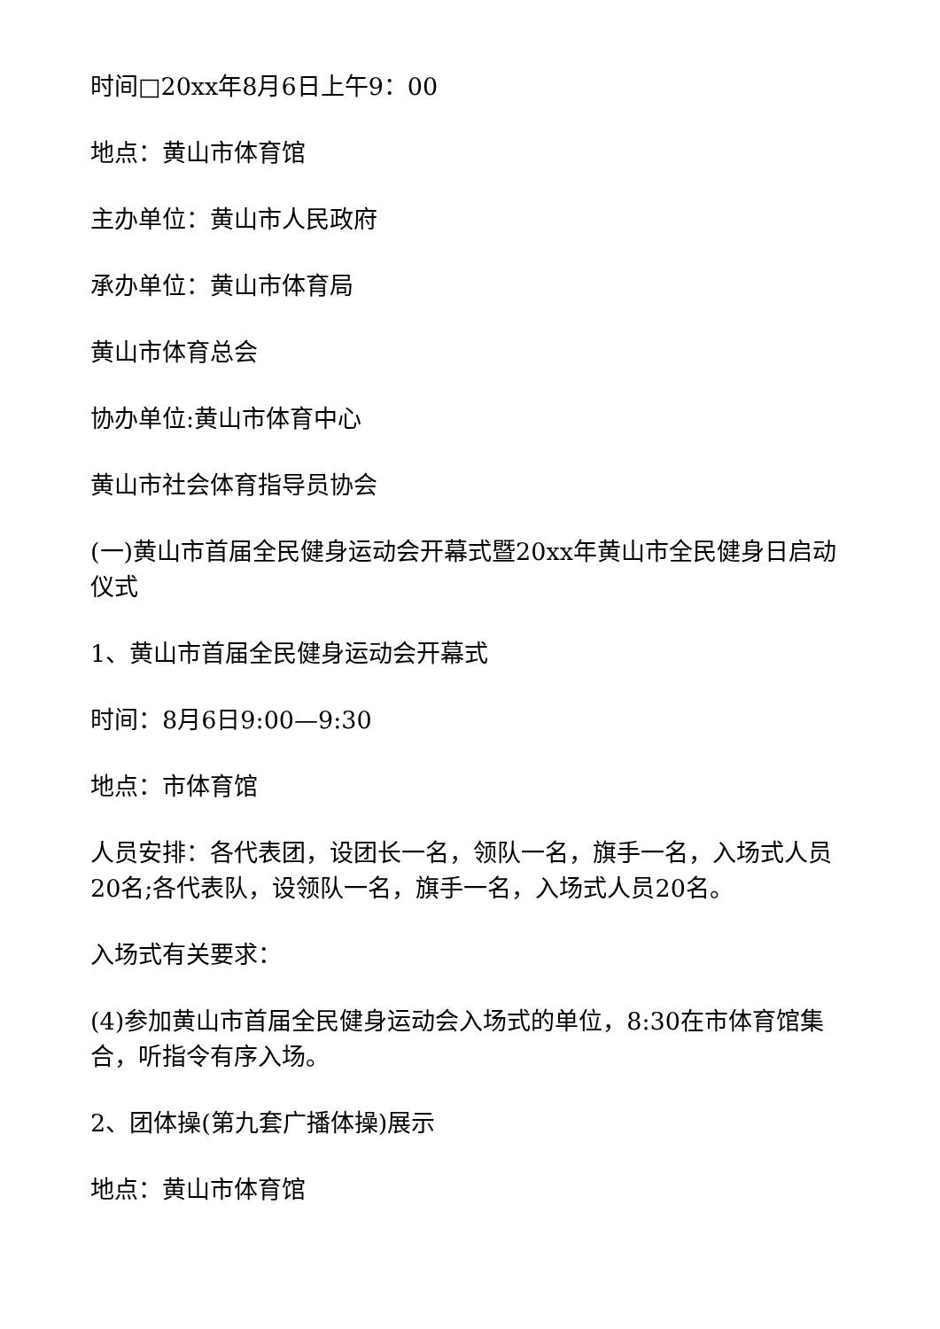时间□20xx年8月6日上午9：00
地点：黄山市体育馆
主办单位：黄山市人民政府
承办单位：黄山市体育局
黄山市体育总会
协办单位:黄山市体育中心
黄山市社会体育指导员协会
(一)黄山市首届全民健身运动会开幕式暨20xx年黄山市全民健身日启动仪式
1、黄山市首届全民健身运动会开幕式
时间：8月6日9:00—9:30
地点：市体育馆
人员安排：各代表团，设团长一名，领队一名，旗手一名，入场式人员20名;各代表队，设领队一名，旗手一名，入场式人员20名。
入场式有关要求：
(4)参加黄山市首届全民健身运动会入场式的单位，8:30在市体育馆集合，听指令有序入场。
2、团体操(第九套广播体操)展示
地点：黄山市体育馆